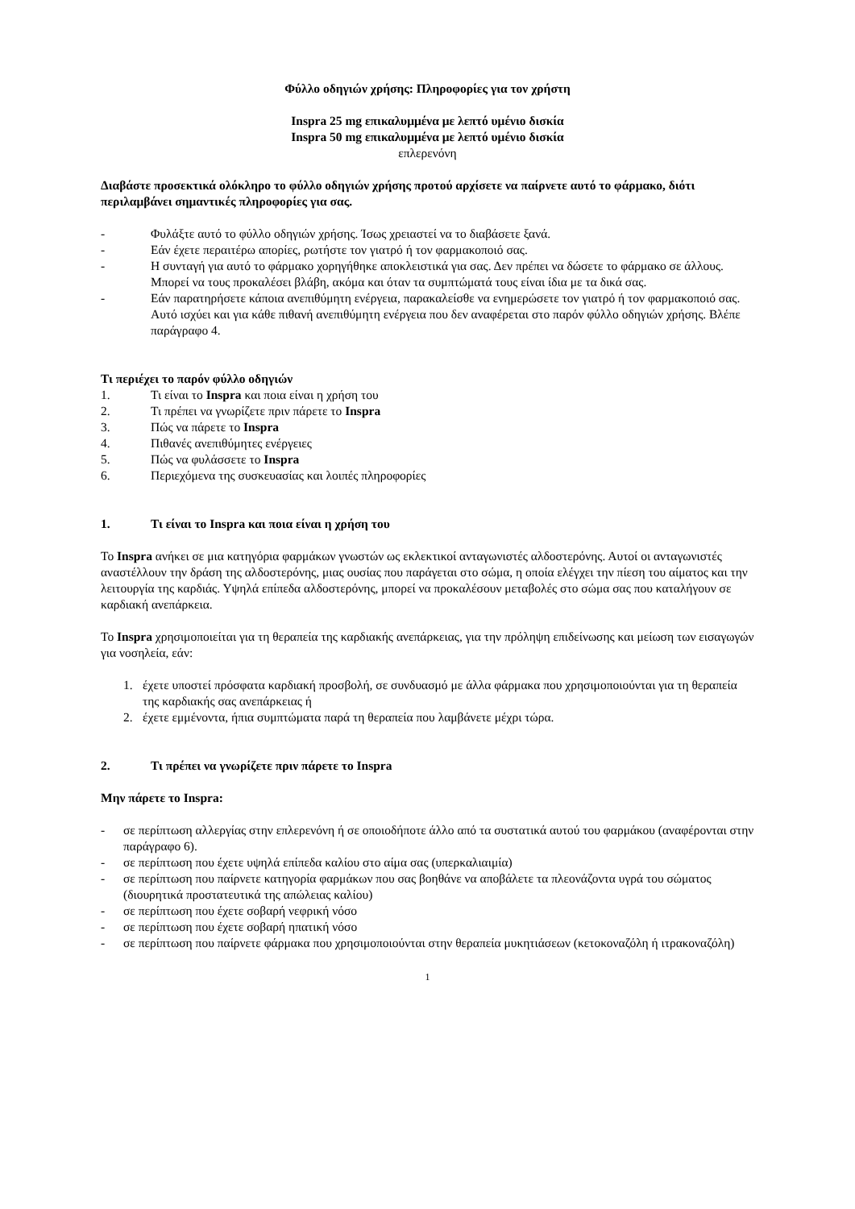Φύλλο οδηγιών χρήσης: Πληροφορίες για τον χρήστη
Inspra 25 mg επικαλυμμένα με λεπτό υμένιο δισκία
Inspra 50 mg επικαλυμμένα με λεπτό υμένιο δισκία
επλερενόνη
Διαβάστε προσεκτικά ολόκληρο το φύλλο οδηγιών χρήσης προτού αρχίσετε να παίρνετε αυτό το φάρμακο, διότι περιλαμβάνει σημαντικές πληροφορίες για σας.
- Φυλάξτε αυτό το φύλλο οδηγιών χρήσης. Ίσως χρειαστεί να το διαβάσετε ξανά.
- Εάν έχετε περαιτέρω απορίες, ρωτήστε τον γιατρό ή τον φαρμακοποιό σας.
- Η συνταγή για αυτό το φάρμακο χορηγήθηκε αποκλειστικά για σας. Δεν πρέπει να δώσετε το φάρμακο σε άλλους. Μπορεί να τους προκαλέσει βλάβη, ακόμα και όταν τα συμπτώματά τους είναι ίδια με τα δικά σας.
- Εάν παρατηρήσετε κάποια ανεπιθύμητη ενέργεια, παρακαλείσθε να ενημερώσετε τον γιατρό ή τον φαρμακοποιό σας. Αυτό ισχύει και για κάθε πιθανή ανεπιθύμητη ενέργεια που δεν αναφέρεται στο παρόν φύλλο οδηγιών χρήσης. Βλέπε παράγραφο 4.
Τι περιέχει το παρόν φύλλο οδηγιών
1. Τι είναι το Inspra και ποια είναι η χρήση του
2. Τι πρέπει να γνωρίζετε πριν πάρετε το Inspra
3. Πώς να πάρετε το Inspra
4. Πιθανές ανεπιθύμητες ενέργειες
5. Πώς να φυλάσσετε το Inspra
6. Περιεχόμενα της συσκευασίας και λοιπές πληροφορίες
1. Τι είναι το Inspra και ποια είναι η χρήση του
Το Inspra ανήκει σε μια κατηγόρια φαρμάκων γνωστών ως εκλεκτικοί ανταγωνιστές αλδοστερόνης. Αυτοί οι ανταγωνιστές αναστέλλουν την δράση της αλδοστερόνης, μιας ουσίας που παράγεται στο σώμα, η οποία ελέγχει την πίεση του αίματος και την λειτουργία της καρδιάς. Υψηλά επίπεδα αλδοστερόνης, μπορεί να προκαλέσουν μεταβολές στο σώμα σας που καταλήγουν σε καρδιακή ανεπάρκεια.
Το Inspra χρησιμοποιείται για τη θεραπεία της καρδιακής ανεπάρκειας, για την πρόληψη επιδείνωσης και μείωση των εισαγωγών για νοσηλεία, εάν:
1. έχετε υποστεί πρόσφατα καρδιακή προσβολή, σε συνδυασμό με άλλα φάρμακα που χρησιμοποιούνται για τη θεραπεία της καρδιακής σας ανεπάρκειας ή
2. έχετε εμμένοντα, ήπια συμπτώματα παρά τη θεραπεία που λαμβάνετε μέχρι τώρα.
2. Τι πρέπει να γνωρίζετε πριν πάρετε το Inspra
Μην πάρετε το Inspra:
- σε περίπτωση αλλεργίας στην επλερενόνη ή σε οποιοδήποτε άλλο από τα συστατικά αυτού του φαρμάκου (αναφέρονται στην παράγραφο 6).
- σε περίπτωση που έχετε υψηλά επίπεδα καλίου στο αίμα σας (υπερκαλιαιμία)
- σε περίπτωση που παίρνετε κατηγορία φαρμάκων που σας βοηθάνε να αποβάλετε τα πλεονάζοντα υγρά του σώματος (διουρητικά προστατευτικά της απώλειας καλίου)
- σε περίπτωση που έχετε σοβαρή νεφρική νόσο
- σε περίπτωση που έχετε σοβαρή ηπατική νόσο
- σε περίπτωση που παίρνετε φάρμακα που χρησιμοποιούνται στην θεραπεία μυκητιάσεων (κετοκοναζόλη ή ιτρακοναζόλη)
1